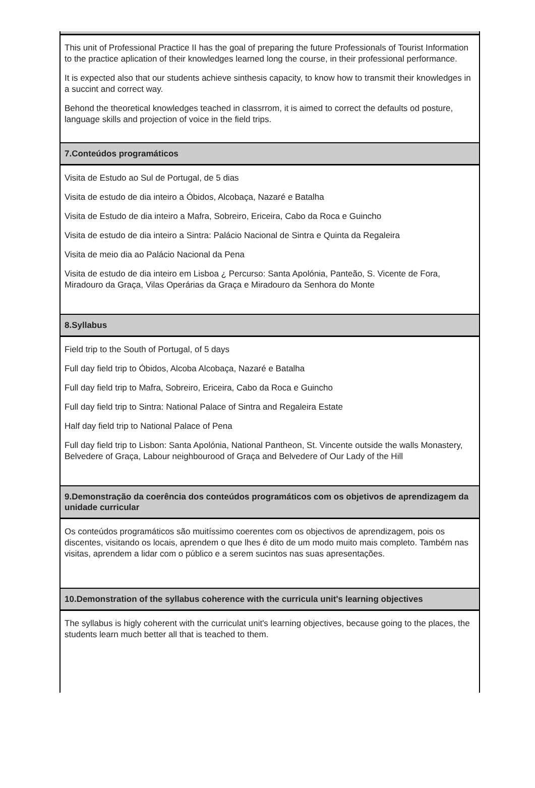This unit of Professional Practice II has the goal of preparing the future Professionals of Tourist Information to the practice aplication of their knowledges learned long the course, in their professional performance.
It is expected also that our students achieve sinthesis capacity, to know how to transmit their knowledges in a succint and correct way.
Behond the theoretical knowledges teached in classrrom, it is aimed to correct the defaults od posture, language skills and projection of voice in the field trips.
7.Conteúdos programáticos
Visita de Estudo ao Sul de Portugal, de 5 dias
Visita de estudo de dia inteiro a Óbidos, Alcobaça, Nazaré e Batalha
Visita de Estudo de dia inteiro a Mafra, Sobreiro, Ericeira, Cabo da Roca e Guincho
Visita de estudo de dia inteiro a Sintra: Palácio Nacional de Sintra e Quinta da Regaleira
Visita de meio dia ao Palácio Nacional da Pena
Visita de estudo de dia inteiro em Lisboa ¿ Percurso: Santa Apolónia, Panteão, S. Vicente de Fora, Miradouro da Graça, Vilas Operárias da Graça e Miradouro da Senhora do Monte
8.Syllabus
Field trip to the South of Portugal, of 5 days
Full day field trip to Óbidos, Alcoba Alcobaça, Nazaré e Batalha
Full day field trip to Mafra, Sobreiro, Ericeira, Cabo da Roca e Guincho
Full day field trip to Sintra: National Palace of Sintra and Regaleira Estate
Half day field trip to National Palace of Pena
Full day field trip to Lisbon: Santa Apolónia, National Pantheon, St. Vincente outside the walls Monastery, Belvedere of Graça, Labour neighbourood of Graça and Belvedere of Our Lady of the Hill
9.Demonstração da coerência dos conteúdos programáticos com os objetivos de aprendizagem da unidade curricular
Os conteúdos programáticos são muitíssimo coerentes com os objectivos de aprendizagem, pois os discentes, visitando os locais, aprendem o que lhes é dito de um modo muito mais completo. Também nas visitas, aprendem a lidar com o público e a serem sucintos nas suas apresentações.
10.Demonstration of the syllabus coherence with the curricula unit's learning objectives
The syllabus is higly coherent with the curriculat unit's learning objectives, because going to the places, the students learn much better all that is teached to them.